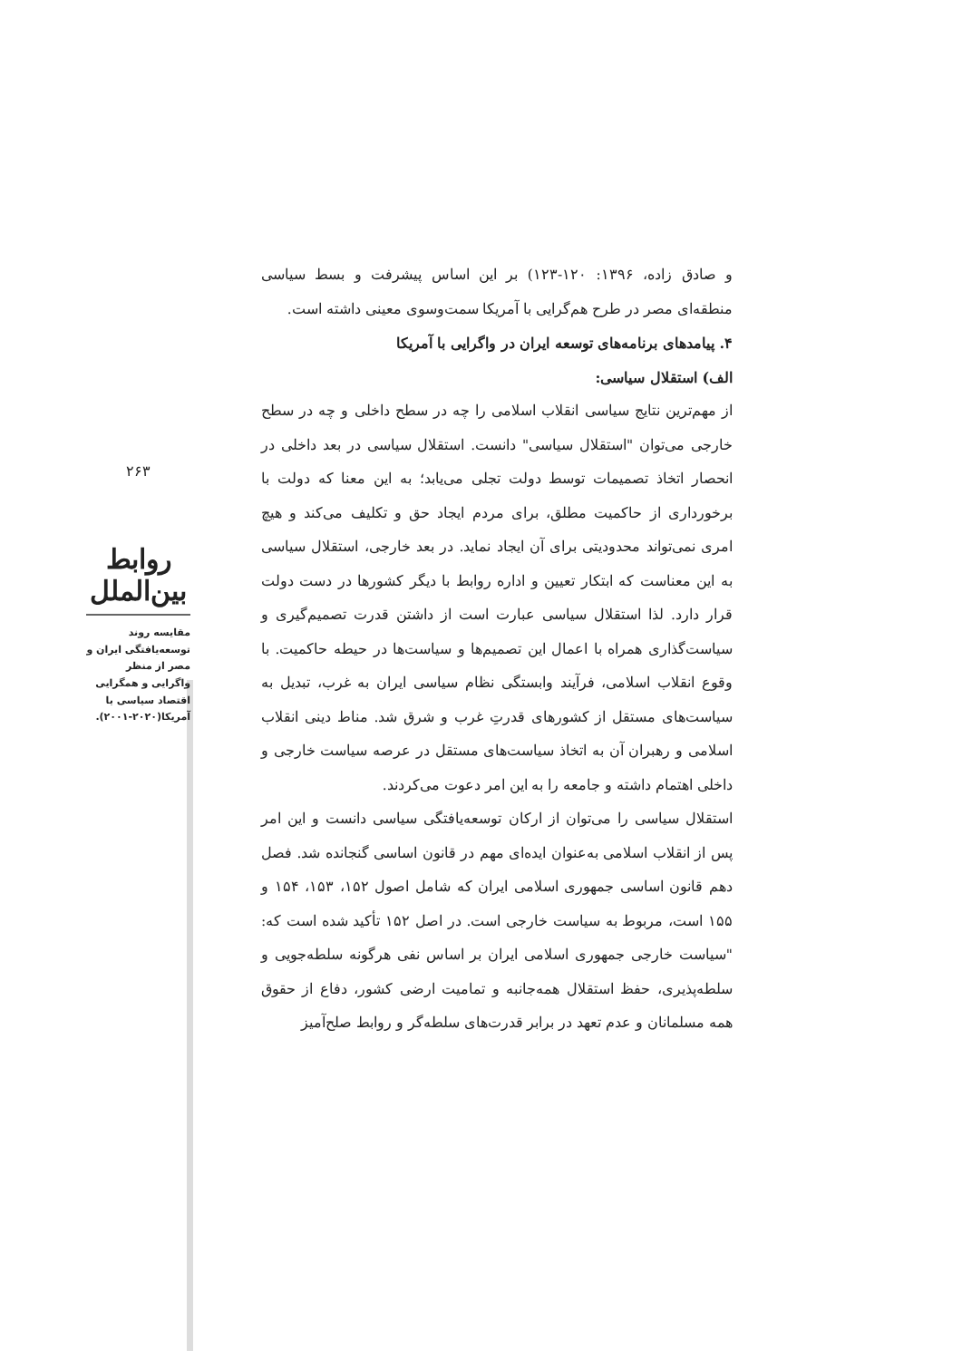۲۶۳
روابط بین‌الملل
مقایسه روند توسعه‌یافتگی ایران و مصر از منظر واگرایی و همگرایی اقتصاد سیاسی با آمریکا(۲۰۲۰-۲۰۰۱).
و صادق زاده، ۱۳۹۶: ۱۲۰-۱۲۳) بر این اساس پیشرفت و بسط سیاسی منطقه‌ای مصر در طرح هم‌گرایی با آمریکا سمت‌وسوی معینی داشته است.
۴. پیامدهای برنامه‌های توسعه ایران در واگرایی با آمریکا
الف) استقلال سیاسی:
از مهم‌ترین نتایج سیاسی انقلاب اسلامی را چه در سطح داخلی و چه در سطح خارجی می‌توان "استقلال سیاسی" دانست. استقلال سیاسی در بعد داخلی در انحصار اتخاذ تصمیمات توسط دولت تجلی می‌یابد؛ به این معنا که دولت با برخورداری از حاکمیت مطلق، برای مردم ایجاد حق و تکلیف می‌کند و هیچ امری نمی‌تواند محدودیتی برای آن ایجاد نماید. در بعد خارجی، استقلال سیاسی به این معناست که ابتکار تعیین و اداره روابط با دیگر کشورها در دست دولت قرار دارد. لذا استقلال سیاسی عبارت است از داشتن قدرت تصمیم‌گیری و سیاست‌گذاری همراه با اعمال این تصمیم‌ها و سیاست‌ها در حیطه حاکمیت. با وقوع انقلاب اسلامی، فرآیند وابستگی نظام سیاسی ایران به غرب، تبدیل به سیاست‌های مستقل از کشورهای قدرتِ غرب و شرق شد. مناط دینی انقلاب اسلامی و رهبران آن به اتخاذ سیاست‌های مستقل در عرصه سیاست خارجی و داخلی اهتمام داشته و جامعه را به این امر دعوت می‌کردند.
استقلال سیاسی را می‌توان از ارکان توسعه‌یافتگی سیاسی دانست و این امر پس از انقلاب اسلامی به‌عنوان ایده‌ای مهم در قانون اساسی گنجانده شد. فصل دهم قانون اساسی جمهوری اسلامی ایران که شامل اصول ۱۵۲، ۱۵۳، ۱۵۴ و ۱۵۵ است، مربوط به سیاست خارجی است. در اصل ۱۵۲ تأکید شده است که: "سیاست خارجی جمهوری اسلامی ایران بر اساس نفی هرگونه سلطه‌جویی و سلطه‌پذیری، حفظ استقلال همه‌جانبه و تمامیت ارضی کشور، دفاع از حقوق همه مسلمانان و عدم تعهد در برابر قدرت‌های سلطه‌گر و روابط صلح‌آمیز